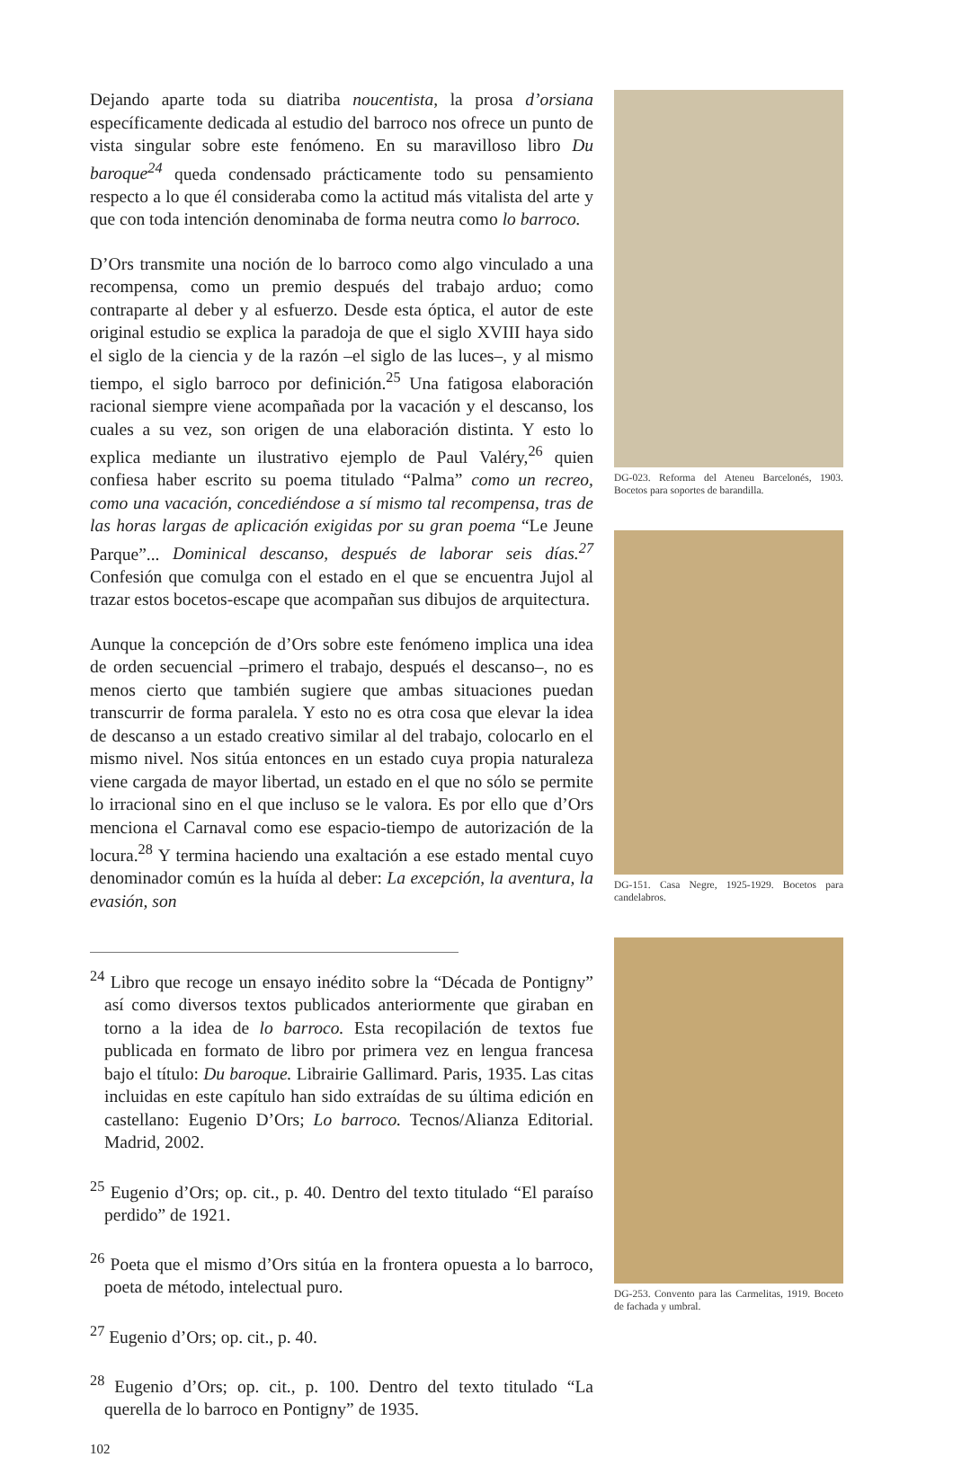Dejando aparte toda su diatriba noucentista, la prosa d’orsiana específicamente dedicada al estudio del barroco nos ofrece un punto de vista singular sobre este fenómeno. En su maravilloso libro Du baroque<sup>24</sup> queda condensado prácticamente todo su pensamiento respecto a lo que él consideraba como la actitud más vitalista del arte y que con toda intención denominaba de forma neutra como lo barroco.
D’Ors transmite una noción de lo barroco como algo vinculado a una recompensa, como un premio después del trabajo arduo; como contraparte al deber y al esfuerzo. Desde esta óptica, el autor de este original estudio se explica la paradoja de que el siglo XVIII haya sido el siglo de la ciencia y de la razón –el siglo de las luces–, y al mismo tiempo, el siglo barroco por definición.<sup>25</sup> Una fatigosa elaboración racional siempre viene acompañada por la vacación y el descanso, los cuales a su vez, son origen de una elaboración distinta. Y esto lo explica mediante un ilustrativo ejemplo de Paul Valéry,<sup>26</sup> quien confiesa haber escrito su poema titulado “Palma” como un recreo, como una vacación, concediéndose a sí mismo tal recompensa, tras de las horas largas de aplicación exigidas por su gran poema “Le Jeune Parque”... Dominical descanso, después de laborar seis días.<sup>27</sup> Confesión que comulga con el estado en el que se encuentra Jujol al trazar estos bocetos-escape que acompañan sus dibujos de arquitectura.
Aunque la concepción de d’Ors sobre este fenómeno implica una idea de orden secuencial –primero el trabajo, después el descanso–, no es menos cierto que también sugiere que ambas situaciones puedan transcurrir de forma paralela. Y esto no es otra cosa que elevar la idea de descanso a un estado creativo similar al del trabajo, colocarlo en el mismo nivel. Nos sitúa entonces en un estado cuya propia naturaleza viene cargada de mayor libertad, un estado en el que no sólo se permite lo irracional sino en el que incluso se le valora. Es por ello que d’Ors menciona el Carnaval como ese espacio-tiempo de autorización de la locura.<sup>28</sup> Y termina haciendo una exaltación a ese estado mental cuyo denominador común es la huída al deber: La excepción, la aventura, la evasión, son
<sup>24</sup> Libro que recoge un ensayo inédito sobre la “Década de Pontigny” así como diversos textos publicados anteriormente que giraban en torno a la idea de lo barroco. Esta recopilación de textos fue publicada en formato de libro por primera vez en lengua francesa bajo el título: Du baroque. Librairie Gallimard. Paris, 1935. Las citas incluidas en este capítulo han sido extraídas de su última edición en castellano: Eugenio D’Ors; Lo barroco. Tecnos/Alianza Editorial. Madrid, 2002.
<sup>25</sup> Eugenio d’Ors; op. cit., p. 40. Dentro del texto titulado “El paraíso perdido” de 1921.
<sup>26</sup> Poeta que el mismo d’Ors sitúa en la frontera opuesta a lo barroco, poeta de método, intelectual puro.
<sup>27</sup> Eugenio d’Ors; op. cit., p. 40.
<sup>28</sup> Eugenio d’Ors; op. cit., p. 100. Dentro del texto titulado “La querella de lo barroco en Pontigny” de 1935.
102
DG-023. Reforma del Ateneu Barcelonés, 1903. Bocetos para soportes de barandilla.
DG-151. Casa Negre, 1925-1929. Bocetos para candelabros.
DG-253. Convento para las Carmelitas, 1919. Boceto de fachada y umbral.